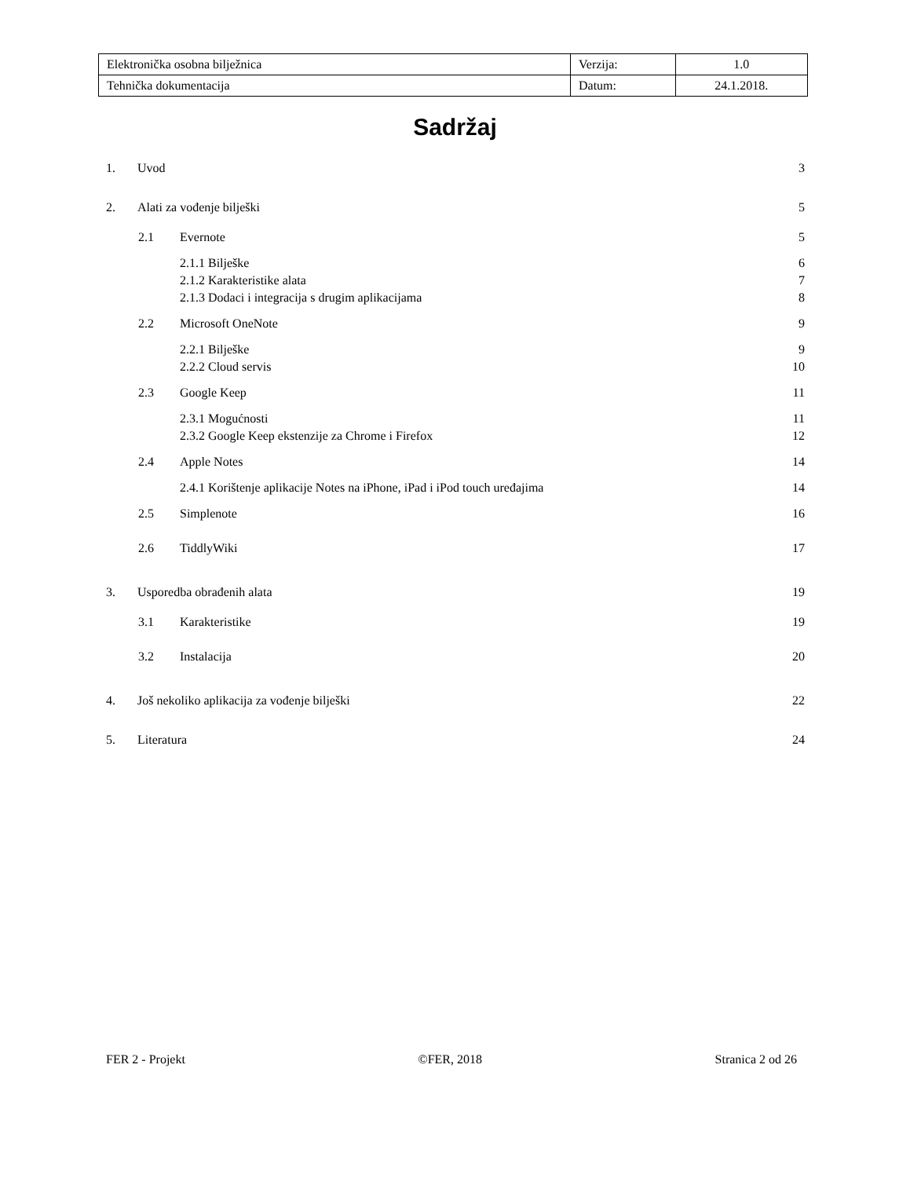| Elektronička osobna bilježnica | Verzija: | 1.0 |
| Tehnička dokumentacija | Datum: | 24.1.2018. |
Sadržaj
1. Uvod 3
2. Alati za vođenje bilješki 5
2.1 Evernote 5
2.1.1 Bilješke 6
2.1.2 Karakteristike alata 7
2.1.3 Dodaci i integracija s drugim aplikacijama 8
2.2 Microsoft OneNote 9
2.2.1 Bilješke 9
2.2.2 Cloud servis 10
2.3 Google Keep 11
2.3.1 Mogućnosti 11
2.3.2 Google Keep ekstenzije za Chrome i Firefox 12
2.4 Apple Notes 14
2.4.1 Korištenje aplikacije Notes na iPhone, iPad i iPod touch uređajima 14
2.5 Simplenote 16
2.6 TiddlyWiki 17
3. Usporedba obrađenih alata 19
3.1 Karakteristike 19
3.2 Instalacija 20
4. Još nekoliko aplikacija za vođenje bilješki 22
5. Literatura 24
FER 2 - Projekt ©FER, 2018 Stranica 2 od 26